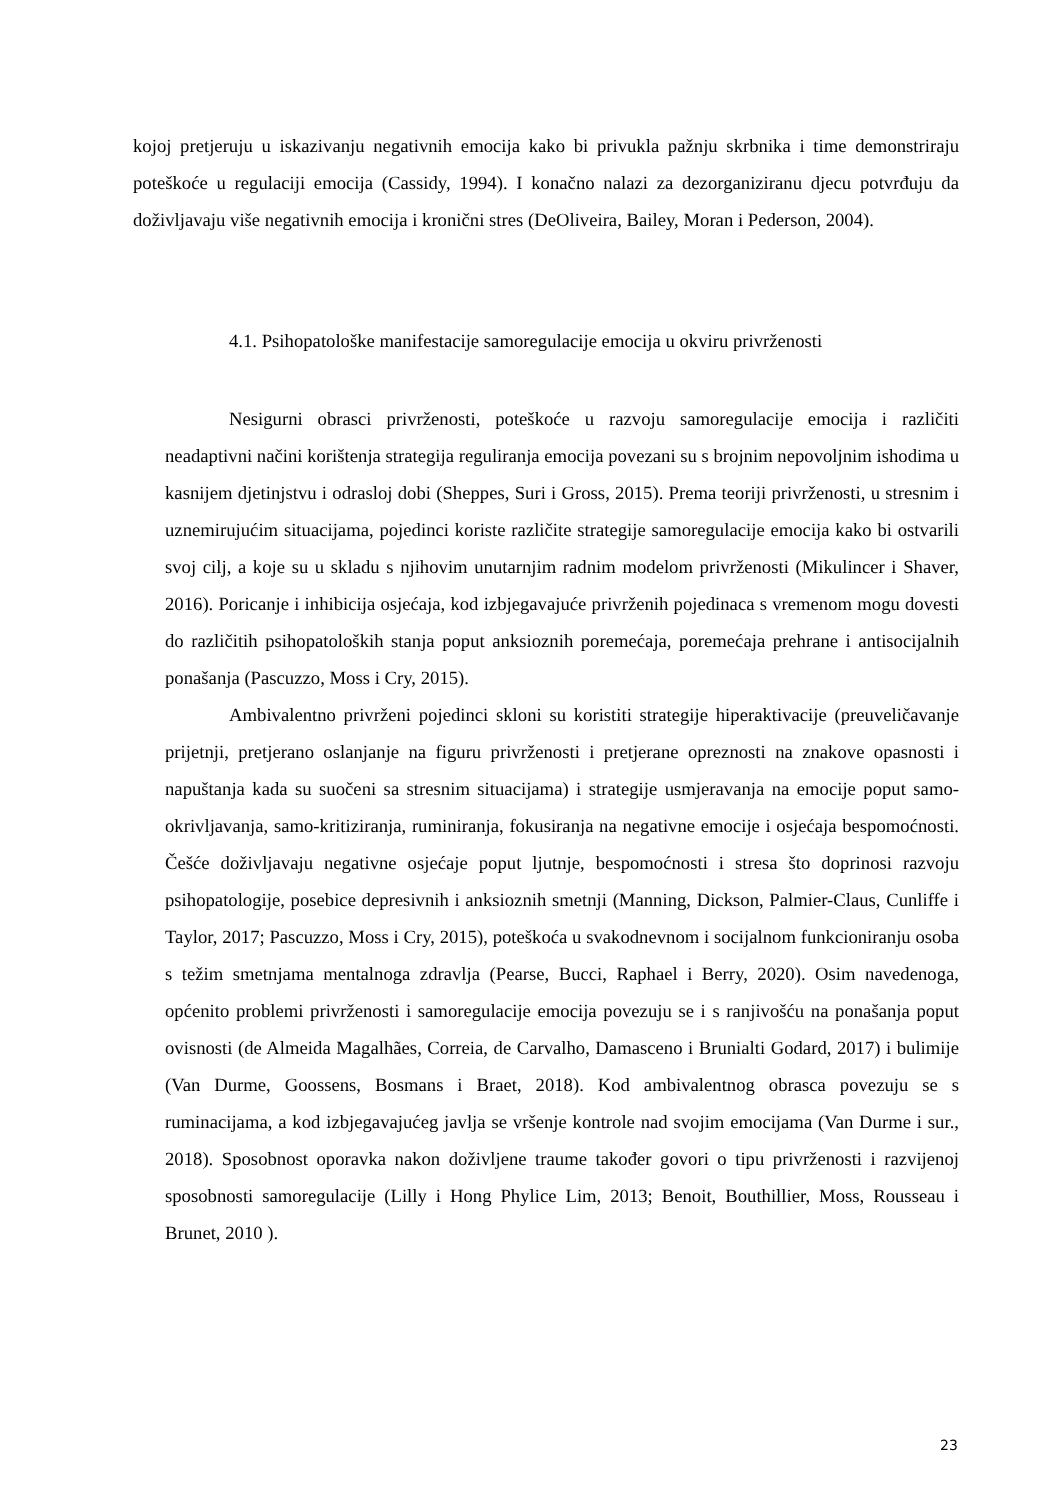kojoj pretjeruju u iskazivanju negativnih emocija kako bi privukla pažnju skrbnika i time demonstriraju poteškoće u regulaciji emocija (Cassidy, 1994). I konačno nalazi za dezorganiziranu djecu potvrđuju da doživljavaju više negativnih emocija i kronični stres (DeOliveira, Bailey, Moran i Pederson, 2004).
4.1. Psihopatološke manifestacije samoregulacije emocija u okviru privrženosti
Nesigurni obrasci privrženosti, poteškoće u razvoju samoregulacije emocija i različiti neadaptivni načini korištenja strategija reguliranja emocija povezani su s brojnim nepovoljnim ishodima u kasnijem djetinjstvu i odrasloj dobi (Sheppes, Suri i Gross, 2015). Prema teoriji privrženosti, u stresnim i uznemirujućim situacijama, pojedinci koriste različite strategije samoregulacije emocija kako bi ostvarili svoj cilj, a koje su u skladu s njihovim unutarnjim radnim modelom privrženosti (Mikulincer i Shaver, 2016). Poricanje i inhibicija osjećaja, kod izbjegavajuće privrženih pojedinaca s vremenom mogu dovesti do različitih psihopatoloških stanja poput anksioznih poremećaja, poremećaja prehrane i antisocijalnih ponašanja (Pascuzzo, Moss i Cry, 2015).
Ambivalentno privrženi pojedinci skloni su koristiti strategije hiperaktivacije (preuveličavanje prijetnji, pretjerano oslanjanje na figuru privrženosti i pretjerane opreznosti na znakove opasnosti i napuštanja kada su suočeni sa stresnim situacijama) i strategije usmjeravanja na emocije poput samo-okrivljavanja, samo-kritiziranja, ruminiranja, fokusiranja na negativne emocije i osjećaja bespomoćnosti. Češće doživljavaju negativne osjećaje poput ljutnje, bespomoćnosti i stresa što doprinosi razvoju psihopatologije, posebice depresivnih i anksioznih smetnji (Manning, Dickson, Palmier-Claus, Cunliffe i Taylor, 2017; Pascuzzo, Moss i Cry, 2015), poteškoća u svakodnevnom i socijalnom funkcioniranju osoba s težim smetnjama mentalnoga zdravlja (Pearse, Bucci, Raphael i Berry, 2020). Osim navedenoga, općenito problemi privrženosti i samoregulacije emocija povezuju se i s ranjivošću na ponašanja poput ovisnosti (de Almeida Magalhães, Correia, de Carvalho, Damasceno i Brunialti Godard, 2017) i bulimije (Van Durme, Goossens, Bosmans i Braet, 2018). Kod ambivalentnog obrasca povezuju se s ruminacijama, a kod izbjegavajućeg javlja se vršenje kontrole nad svojim emocijama (Van Durme i sur., 2018). Sposobnost oporavka nakon doživljene traume također govori o tipu privrženosti i razvijenoj sposobnosti samoregulacije (Lilly i Hong Phylice Lim, 2013; Benoit, Bouthillier, Moss, Rousseau i Brunet, 2010 ).
23